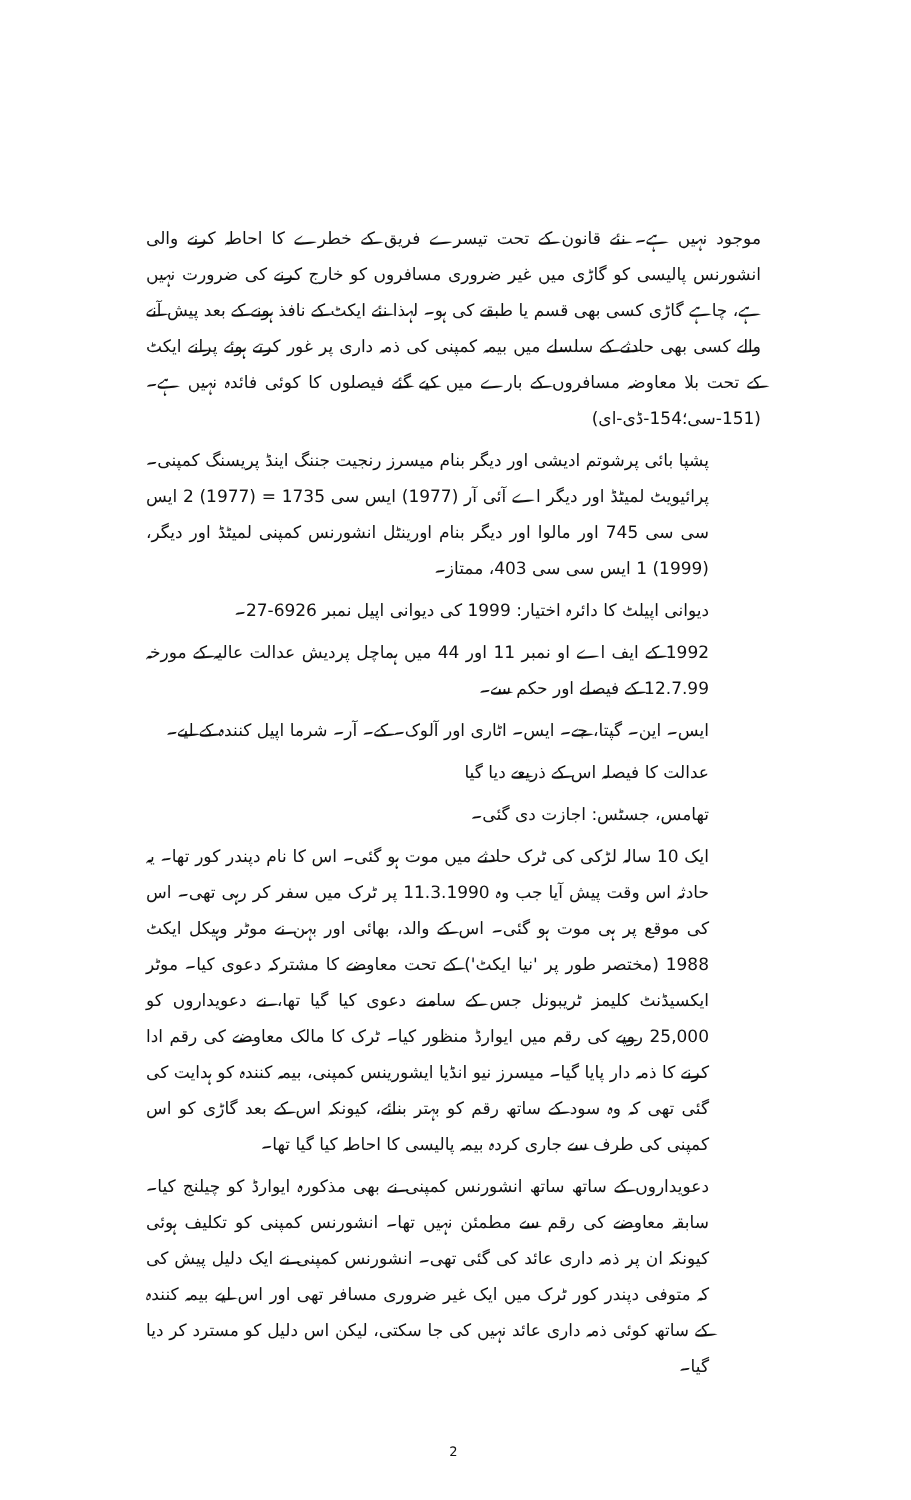موجود نہیں ہے۔ نئے قانون کے تحت تیسرے فریق کے خطرے کا احاطہ کرنے والی انشورنس پالیسی کو گاڑی میں غیر ضروری مسافروں کو خارج کرنے کی ضرورت نہیں ہے، چاہے گاڑی کسی بھی قسم یا طبقے کی ہو۔ لہذا نئے ایکٹ کے نافذ ہونے کے بعد پیش آنے والے کسی بھی حادثے کے سلسلے میں بیمہ کمپنی کی ذمہ داری پر غور کرتے ہوئے پرانے ایکٹ کے تحت بلا معاوضہ مسافروں کے بارے میں کیے گئے فیصلوں کا کوئی فائدہ نہیں ہے۔ (151-سی؛154-ڈی-ای)
پشپا بائی پرشوتم ادیشی اور دیگر بنام میسرز رنجیت جننگ اینڈ پریسنگ کمپنی۔ پرائیویٹ لمیٹڈ اور دیگر اے آئی آر (1977) ایس سی 1735 = (1977) 2 ایس سی سی 745 اور مالوا اور دیگر بنام اورینٹل انشورنس کمپنی لمیٹڈ اور دیگر، (1999) 1 ایس سی سی 403، ممتاز۔
دیوانی اپیلٹ کا دائرہ اختیار: 1999 کی دیوانی اپیل نمبر 6926-27۔
1992 کے ایف اے او نمبر 11 اور 44 میں ہماچل پردیش عدالت عالیہ کے مورخہ 12.7.99 کے فیصلے اور حکم سے۔
ایس۔ این۔ گپتا، جے۔ ایس۔ اٹاری اور آلوک۔ کے۔ آر۔ شرما اپیل کنندہ کے لیے۔
عدالت کا فیصلہ اس کے ذریعے دیا گیا
تھامس، جسٹس: اجازت دی گئی۔
ایک 10 سالہ لڑکی کی ٹرک حادثے میں موت ہو گئی۔ اس کا نام دپندر کور تھا۔ یہ حادثہ اس وقت پیش آیا جب وہ 11.3.1990 پر ٹرک میں سفر کر رہی تھی۔ اس کی موقع پر ہی موت ہو گئی۔ اس کے والد، بھائی اور بہن نے موٹر وہیکل ایکٹ 1988 (مختصر طور پر 'نیا ایکٹ') کے تحت معاوضے کا مشترکہ دعوی کیا۔ موٹر ایکسیڈنٹ کلیمز ٹریبونل جس کے سامنے دعوی کیا گیا تھا، نے دعویداروں کو 25,000 روپے کی رقم میں ایوارڈ منظور کیا۔ ٹرک کا مالک معاوضے کی رقم ادا کرنے کا ذمہ دار پایا گیا۔ میسرز نیو انڈیا ایشورینس کمپنی، بیمہ کنندہ کو ہدایت کی گئی تھی کہ وہ سود کے ساتھ رقم کو بہتر بنائے، کیونکہ اس کے بعد گاڑی کو اس کمپنی کی طرف سے جاری کردہ بیمہ پالیسی کا احاطہ کیا گیا تھا۔
دعویداروں کے ساتھ ساتھ انشورنس کمپنی نے بھی مذکورہ ایوارڈ کو چیلنج کیا۔ سابقہ معاوضے کی رقم سے مطمئن نہیں تھا۔ انشورنس کمپنی کو تکلیف ہوئی کیونکہ ان پر ذمہ داری عائد کی گئی تھی۔ انشورنس کمپنی نے ایک دلیل پیش کی کہ متوفی دپندر کور ٹرک میں ایک غیر ضروری مسافر تھی اور اس لیے بیمہ کنندہ کے ساتھ کوئی ذمہ داری عائد نہیں کی جا سکتی، لیکن اس دلیل کو مسترد کر دیا گیا۔
2